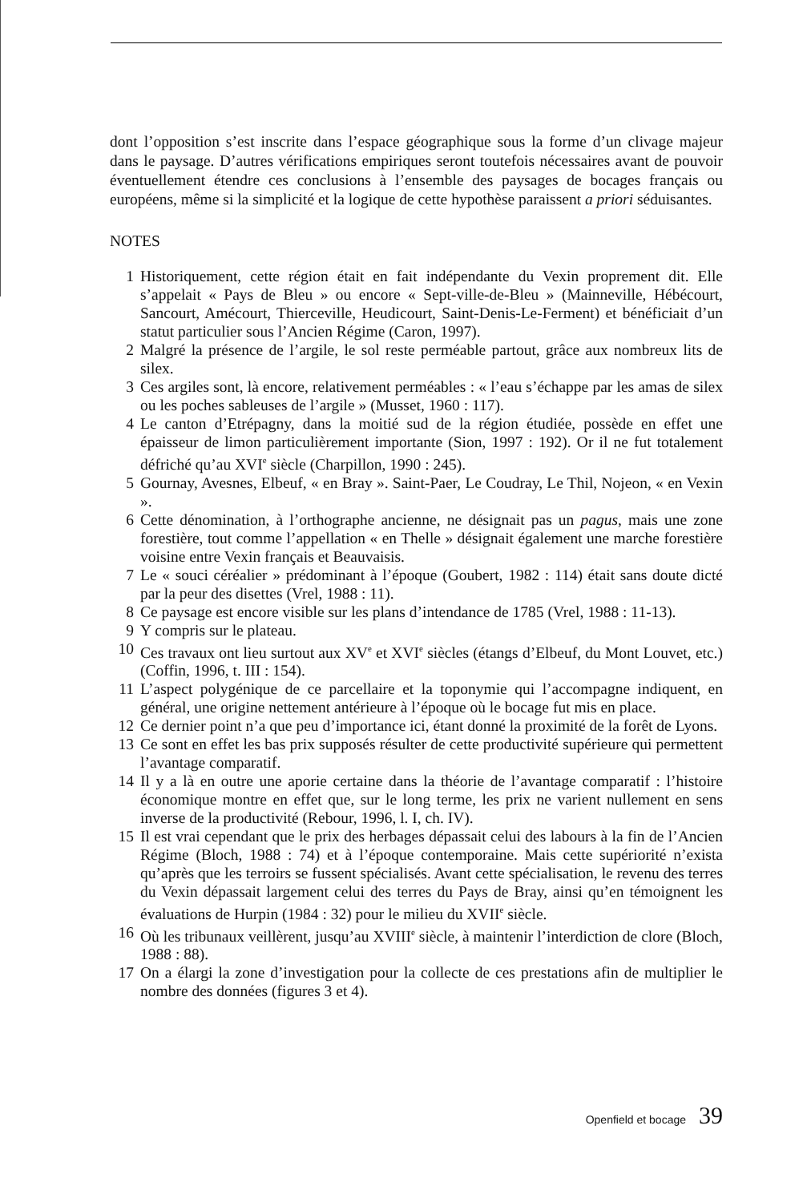dont l’opposition s’est inscrite dans l’espace géographique sous la forme d’un clivage majeur dans le paysage. D’autres vérifications empiriques seront toutefois nécessaires avant de pouvoir éventuellement étendre ces conclusions à l’ensemble des paysages de bocages français ou européens, même si la simplicité et la logique de cette hypothèse paraissent a priori séduisantes.
NOTES
1 Historiquement, cette région était en fait indépendante du Vexin proprement dit. Elle s’appelait « Pays de Bleu » ou encore « Sept-ville-de-Bleu » (Mainneville, Hébécourt, Sancourt, Amécourt, Thierceville, Heudicourt, Saint-Denis-Le-Ferment) et bénéficiait d’un statut particulier sous l’Ancien Régime (Caron, 1997).
2 Malgré la présence de l’argile, le sol reste perméable partout, grâce aux nombreux lits de silex.
3 Ces argiles sont, là encore, relativement perméables : « l’eau s’échappe par les amas de silex ou les poches sableuses de l’argile » (Musset, 1960 : 117).
4 Le canton d’Etrépagny, dans la moitié sud de la région étudiée, possède en effet une épaisseur de limon particulièrement importante (Sion, 1997 : 192). Or il ne fut totalement défriché qu’au XVI<sup>e</sup> siècle (Charpillon, 1990 : 245).
5 Gournay, Avesnes, Elbeuf, « en Bray ». Saint-Paer, Le Coudray, Le Thil, Nojeon, « en Vexin ».
6 Cette dénomination, à l’orthographe ancienne, ne désignait pas un pagus, mais une zone forestière, tout comme l’appellation « en Thelle » désignait également une marche forestière voisine entre Vexin français et Beauvaisis.
7 Le « souci céréalier » prédominant à l’époque (Goubert, 1982 : 114) était sans doute dicté par la peur des disettes (Vrel, 1988 : 11).
8 Ce paysage est encore visible sur les plans d’intendance de 1785 (Vrel, 1988 : 11-13).
9 Y compris sur le plateau.
10 Ces travaux ont lieu surtout aux XV<sup>e</sup> et XVI<sup>e</sup> siècles (étangs d’Elbeuf, du Mont Louvet, etc.) (Coffin, 1996, t. III : 154).
11 L’aspect polygénique de ce parcellaire et la toponymie qui l’accompagne indiquent, en général, une origine nettement antérieure à l’époque où le bocage fut mis en place.
12 Ce dernier point n’a que peu d’importance ici, étant donné la proximité de la forêt de Lyons.
13 Ce sont en effet les bas prix supposés résulter de cette productivité supérieure qui permettent l’avantage comparatif.
14 Il y a là en outre une aporie certaine dans la théorie de l’avantage comparatif : l’histoire économique montre en effet que, sur le long terme, les prix ne varient nullement en sens inverse de la productivité (Rebour, 1996, l. I, ch. IV).
15 Il est vrai cependant que le prix des herbages dépassait celui des labours à la fin de l’Ancien Régime (Bloch, 1988 : 74) et à l’époque contemporaine. Mais cette supériorité n’exista qu’après que les terroirs se fussent spécialisés. Avant cette spécialisation, le revenu des terres du Vexin dépassait largement celui des terres du Pays de Bray, ainsi qu’en témoignent les évaluations de Hurpin (1984 : 32) pour le milieu du XVII<sup>e</sup> siècle.
16 Où les tribunaux veillèrent, jusqu’au XVIII<sup>e</sup> siècle, à maintenir l’interdiction de clore (Bloch, 1988 : 88).
17 On a élargi la zone d’investigation pour la collecte de ces prestations afin de multiplier le nombre des données (figures 3 et 4).
Openfield et bocage 39